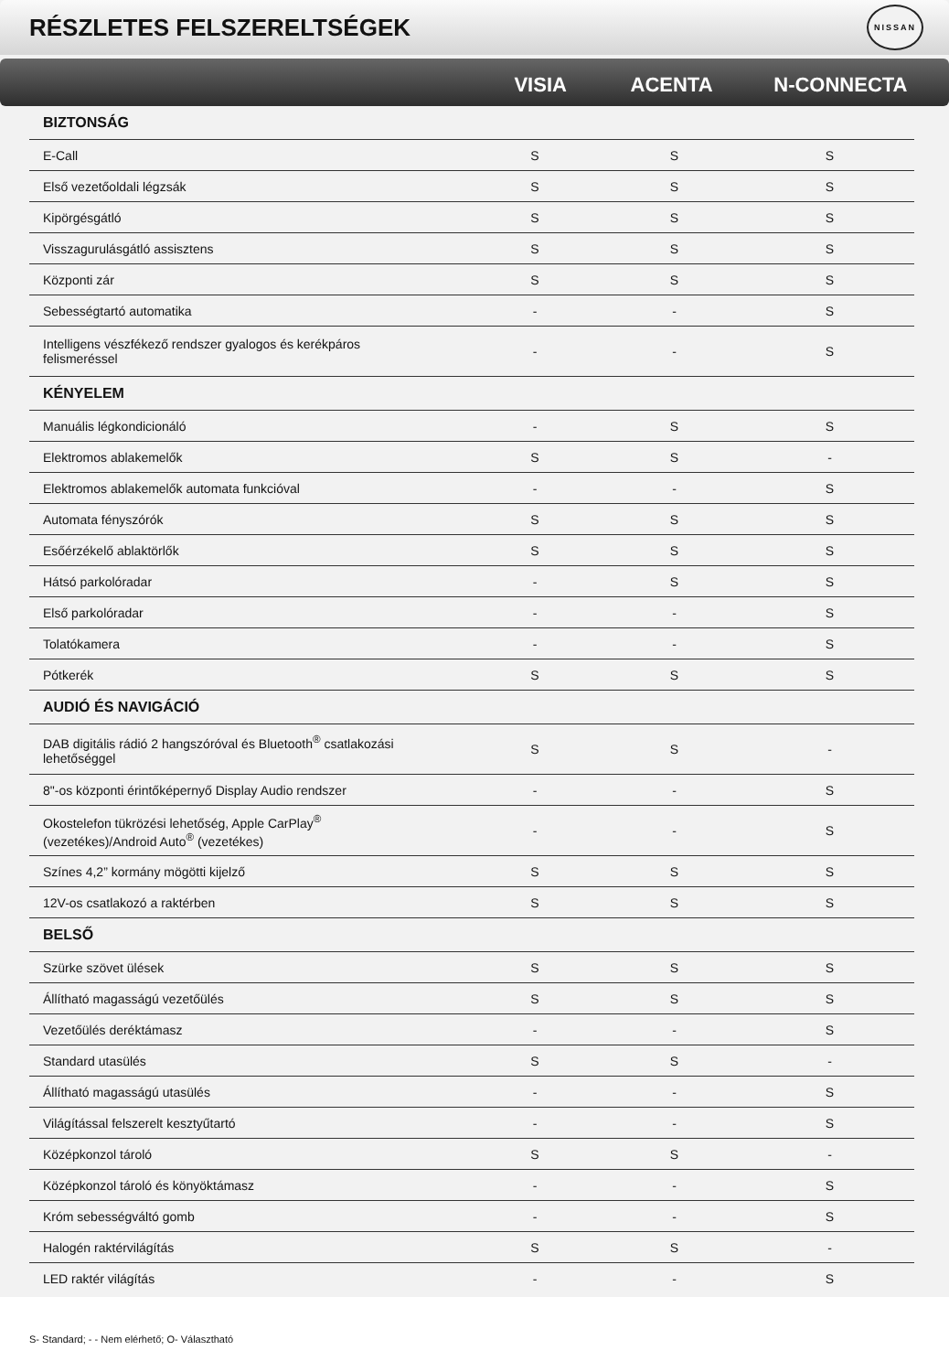RÉSZLETES FELSZERELTSÉGEK
NISSAN
VISIA ACENTA N-CONNECTA
| BIZTONSÁG | | | |
| --- | --- | --- | --- |
| E-Call | S | S | S |
| Első vezetőoldali légzsák | S | S | S |
| Kipörgésgátló | S | S | S |
| Visszagurulásgátló assisztens | S | S | S |
| Központi zár | S | S | S |
| Sebességtartó automatika | - | - | S |
| Intelligens vészfékező rendszer gyalogos és kerékpáros felismeréssel | - | - | S |
| KÉNYELEM | | | |
| Manuális légkondicionáló | - | S | S |
| Elektromos ablakemelők | S | S | - |
| Elektromos ablakemelők automata funkcióval | - | - | S |
| Automata fényszórók | S | S | S |
| Esőérzékelő ablaktörlők | S | S | S |
| Hátsó parkolóradar | - | S | S |
| Első parkolóradar | - | - | S |
| Tolatókamera | - | - | S |
| Pótkerék | S | S | S |
| AUDIÓ ÉS NAVIGÁCIÓ | | | |
| DAB digitális rádió 2 hangszóróval és Bluetooth<sup>®</sup> csatlakozási lehetőséggel | S | S | - |
| 8"-os központi érintőképernyő Display Audio rendszer | - | - | S |
| Okostelefon tükrözési lehetőség, Apple CarPlay<sup>®</sup> (vezetékes)/Android Auto<sup>®</sup> (vezetékes) | - | - | S |
| Színes 4,2” kormány mögötti kijelző | S | S | S |
| 12V-os csatlakozó a raktérben | S | S | S |
| BELSŐ | | | |
| Szürke szövet ülések | S | S | S |
| Állítható magasságú vezetőülés | S | S | S |
| Vezetőülés deréktámasz | - | - | S |
| Standard utasülés | S | S | - |
| Állítható magasságú utasülés | - | - | S |
| Világítással felszerelt kesztyűtartó | - | - | S |
| Középkonzol tároló | S | S | - |
| Középkonzol tároló és könyöktámasz | - | - | S |
| Króm sebességváltó gomb | - | - | S |
| Halogén raktérvilágítás | S | S | - |
| LED raktér világítás | - | - | S |
S- Standard; - - Nem elérhető; O- Választható